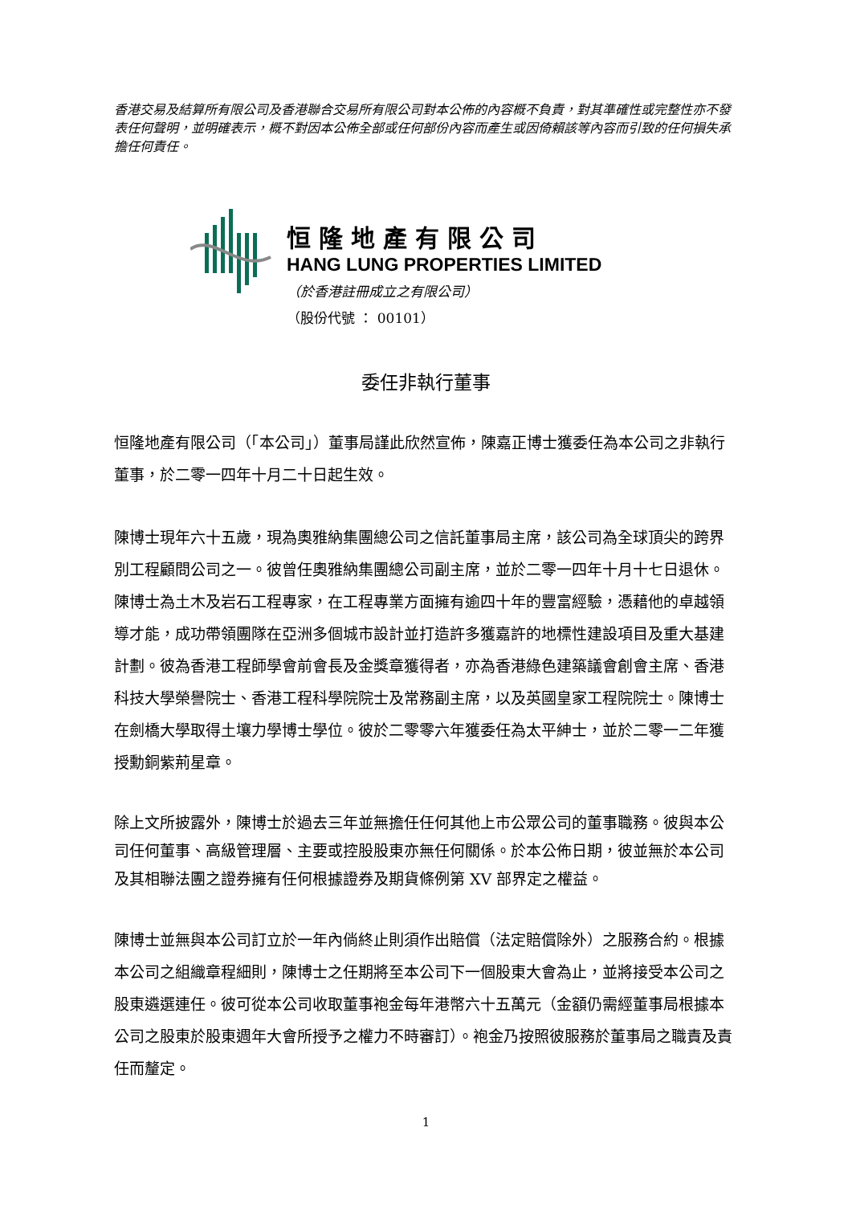香港交易及結算所有限公司及香港聯合交易所有限公司對本公佈的內容概不負責，對其準確性或完整性亦不發表任何聲明，並明確表示，概不對因本公佈全部或任何部份內容而產生或因倚賴該等內容而引致的任何損失承擔任何責任。
恒隆地產有限公司
HANG LUNG PROPERTIES LIMITED
（於香港註冊成立之有限公司）
（股份代號 ： 00101）
委任非執行董事
恒隆地產有限公司（「本公司」）董事局謹此欣然宣佈，陳嘉正博士獲委任為本公司之非執行董事，於二零一四年十月二十日起生效。
陳博士現年六十五歲，現為奧雅納集團總公司之信託董事局主席，該公司為全球頂尖的跨界別工程顧問公司之一。彼曾任奧雅納集團總公司副主席，並於二零一四年十月十七日退休。陳博士為土木及岩石工程專家，在工程專業方面擁有逾四十年的豐富經驗，憑藉他的卓越領導才能，成功帶領團隊在亞洲多個城市設計並打造許多獲嘉許的地標性建設項目及重大基建計劃。彼為香港工程師學會前會長及金獎章獲得者，亦為香港綠色建築議會創會主席、香港科技大學榮譽院士、香港工程科學院院士及常務副主席，以及英國皇家工程院院士。陳博士在劍橋大學取得土壤力學博士學位。彼於二零零六年獲委任為太平紳士，並於二零一二年獲授勳銅紫荊星章。
除上文所披露外，陳博士於過去三年並無擔任任何其他上市公眾公司的董事職務。彼與本公司任何董事、高級管理層、主要或控股股東亦無任何關係。於本公佈日期，彼並無於本公司及其相聯法團之證券擁有任何根據證券及期貨條例第 XV 部界定之權益。
陳博士並無與本公司訂立於一年內倘終止則須作出賠償（法定賠償除外）之服務合約。根據本公司之組織章程細則，陳博士之任期將至本公司下一個股東大會為止，並將接受本公司之股東遴選連任。彼可從本公司收取董事袍金每年港幣六十五萬元（金額仍需經董事局根據本公司之股東於股東週年大會所授予之權力不時審訂）。袍金乃按照彼服務於董事局之職責及責任而釐定。
1